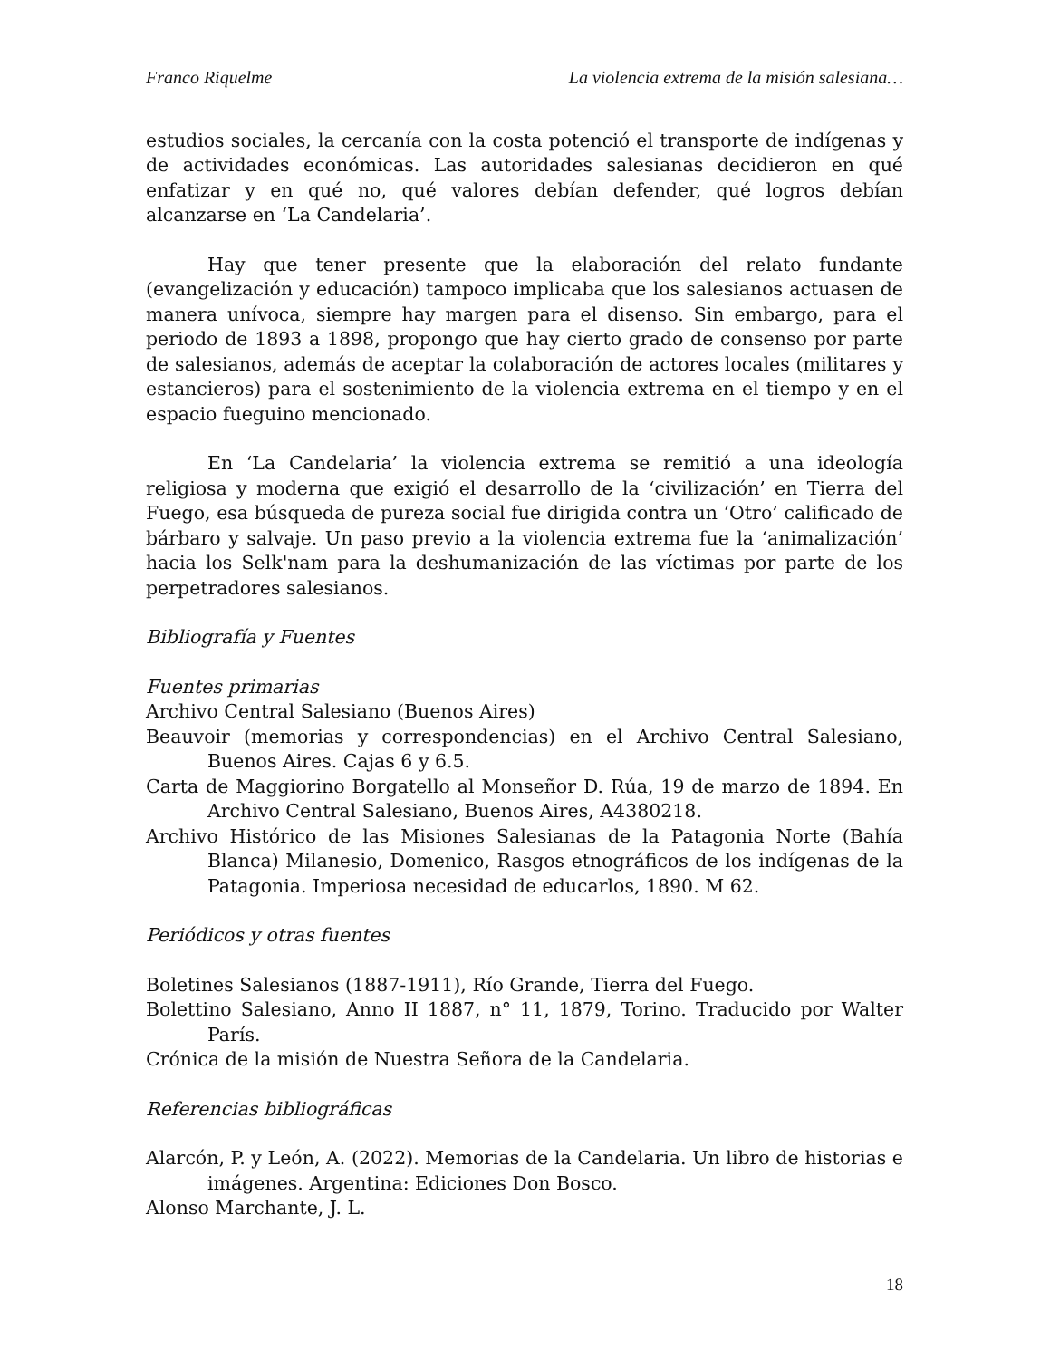Franco Riquelme La violencia extrema de la misión salesiana…
estudios sociales, la cercanía con la costa potenció el transporte de indígenas y de actividades económicas. Las autoridades salesianas decidieron en qué enfatizar y en qué no, qué valores debían defender, qué logros debían alcanzarse en ‘La Candelaria’.
Hay que tener presente que la elaboración del relato fundante (evangelización y educación) tampoco implicaba que los salesianos actuasen de manera unívoca, siempre hay margen para el disenso. Sin embargo, para el periodo de 1893 a 1898, propongo que hay cierto grado de consenso por parte de salesianos, además de aceptar la colaboración de actores locales (militares y estancieros) para el sostenimiento de la violencia extrema en el tiempo y en el espacio fueguino mencionado.
En ‘La Candelaria’ la violencia extrema se remitió a una ideología religiosa y moderna que exigió el desarrollo de la ‘civilización’ en Tierra del Fuego, esa búsqueda de pureza social fue dirigida contra un ‘Otro’ calificado de bárbaro y salvaje. Un paso previo a la violencia extrema fue la ‘animalización’ hacia los Selk'nam para la deshumanización de las víctimas por parte de los perpetradores salesianos.
Bibliografía y Fuentes
Fuentes primarias
Archivo Central Salesiano (Buenos Aires)
Beauvoir (memorias y correspondencias) en el Archivo Central Salesiano, Buenos Aires. Cajas 6 y 6.5.
Carta de Maggiorino Borgatello al Monseñor D. Rúa, 19 de marzo de 1894. En Archivo Central Salesiano, Buenos Aires, A4380218.
Archivo Histórico de las Misiones Salesianas de la Patagonia Norte (Bahía Blanca) Milanesio, Domenico, Rasgos etnográficos de los indígenas de la Patagonia. Imperiosa necesidad de educarlos, 1890. M 62.
Periódicos y otras fuentes
Boletines Salesianos (1887-1911), Río Grande, Tierra del Fuego.
Bolettino Salesiano, Anno II 1887, n° 11, 1879, Torino. Traducido por Walter París.
Crónica de la misión de Nuestra Señora de la Candelaria.
Referencias bibliográficas
Alarcón, P. y León, A. (2022). Memorias de la Candelaria. Un libro de historias e imágenes. Argentina: Ediciones Don Bosco.
Alonso Marchante, J. L.
18